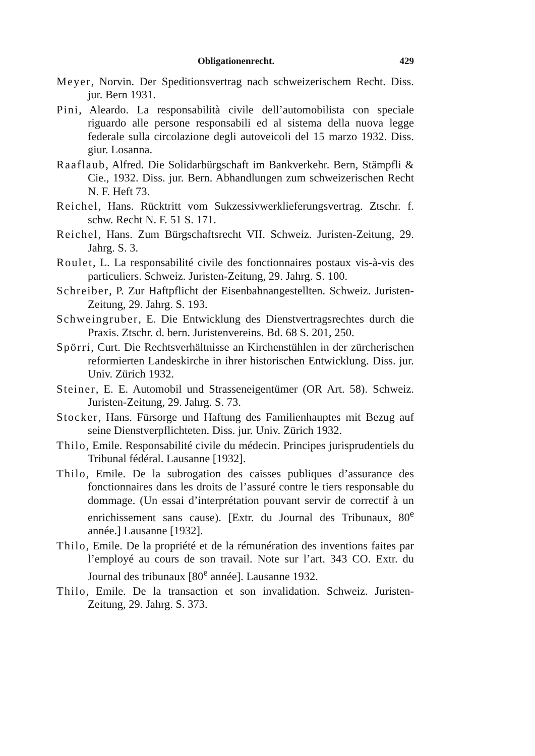Obligationenrecht. 429
Meyer, Norvin. Der Speditionsvertrag nach schweizerischem Recht. Diss. jur. Bern 1931.
Pini, Aleardo. La responsabilità civile dell’automobilista con speciale riguardo alle persone responsabili ed al sistema della nuova legge federale sulla circolazione degli autoveicoli del 15 marzo 1932. Diss. giur. Losanna.
Raaflaub, Alfred. Die Solidarbürgschaft im Bankverkehr. Bern, Stämpfli & Cie., 1932. Diss. jur. Bern. Abhandlungen zum schweizerischen Recht N. F. Heft 73.
Reichel, Hans. Rücktritt vom Sukzessivwerklieferungsvertrag. Ztschr. f. schw. Recht N. F. 51 S. 171.
Reichel, Hans. Zum Bürgschaftsrecht VII. Schweiz. Juristen-Zeitung, 29. Jahrg. S. 3.
Roulet, L. La responsabilité civile des fonctionnaires postaux vis-à-vis des particuliers. Schweiz. Juristen-Zeitung, 29. Jahrg. S. 100.
Schreiber, P. Zur Haftpflicht der Eisenbahnangestellten. Schweiz. Juristen-Zeitung, 29. Jahrg. S. 193.
Schweingruber, E. Die Entwicklung des Dienstvertragsrechtes durch die Praxis. Ztschr. d. bern. Juristenvereins. Bd. 68 S. 201, 250.
Spörri, Curt. Die Rechtsverhältnisse an Kirchenstühlen in der zürcherischen reformierten Landeskirche in ihrer historischen Entwicklung. Diss. jur. Univ. Zürich 1932.
Steiner, E. E. Automobil und Strasseneigentümer (OR Art. 58). Schweiz. Juristen-Zeitung, 29. Jahrg. S. 73.
Stocker, Hans. Fürsorge und Haftung des Familienhauptes mit Bezug auf seine Dienstverpflichteten. Diss. jur. Univ. Zürich 1932.
Thilo, Emile. Responsabilité civile du médecin. Principes jurisprudentiels du Tribunal fédéral. Lausanne [1932].
Thilo, Emile. De la subrogation des caisses publiques d’assurance des fonctionnaires dans les droits de l’assuré contre le tiers responsable du dommage. (Un essai d’interprétation pouvant servir de correctif à un enrichissement sans cause). [Extr. du Journal des Tribunaux, 80<sup>e</sup> année.] Lausanne [1932].
Thilo, Emile. De la propriété et de la rémunération des inventions faites par l’employé au cours de son travail. Note sur l’art. 343 CO. Extr. du Journal des tribunaux [80<sup>e</sup> année]. Lausanne 1932.
Thilo, Emile. De la transaction et son invalidation. Schweiz. Juristen-Zeitung, 29. Jahrg. S. 373.